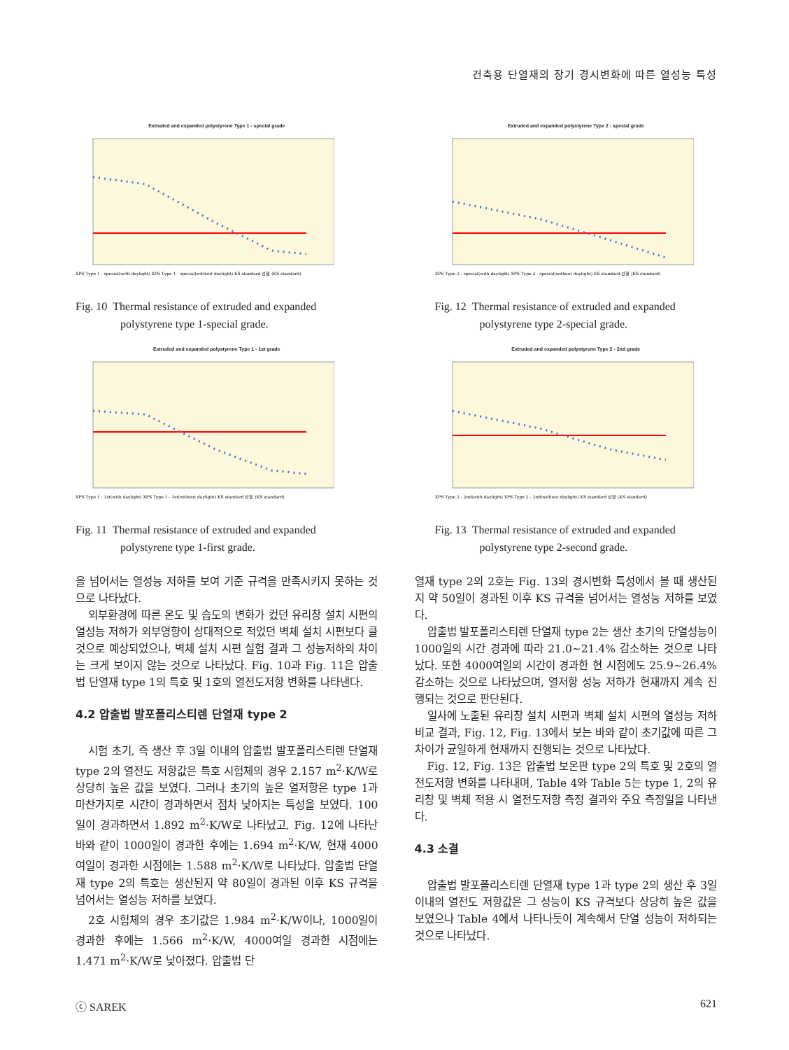건축용 단열재의 장기 경시변화에 따른 열성능 특성
Extruded and expanded polystyrene Type 1 - special grade
XPS Type 1 - special(with daylight) XPS Type 1 - special(without daylight) KS standard 선형 (KS standard)
Fig. 10 Thermal resistance of extruded and expanded
polystyrene type 1-special grade.
Extruded and expanded polystyrene Type 2 - special grade
XPS Type 2 - special(with daylight) XPS Type 2 - special(without daylight) KS standard 선형 (KS standard)
Fig. 12 Thermal resistance of extruded and expanded
polystyrene type 2-special grade.
Extruded and expanded polystyrene Type 1 - 1st grade
XPS Type 1 - 1st(with daylight) XPS Type 1 - 1st(without daylight) KS standard 선형 (KS standard)
Fig. 11 Thermal resistance of extruded and expanded
polystyrene type 1-first grade.
Extruded and expanded polystyrene Type 2 - 2nd grade
XPS Type 2 - 2nd(with daylight) XPS Type 2 - 2nd(without daylight) KS standard 선형 (KS standard)
Fig. 13 Thermal resistance of extruded and expanded
polystyrene type 2-second grade.
을 넘어서는 열성능 저하를 보여 기준 규격을 만족시키지 못하는 것으로 나타났다.
외부환경에 따른 온도 및 습도의 변화가 컸던 유리창 설치 시편의 열성능 저하가 외부영향이 상대적으로 적었던 벽체 설치 시편보다 클 것으로 예상되었으나, 벽체 설치 시편 실험 결과 그 성능저하의 차이는 크게 보이지 않는 것으로 나타났다. Fig. 10과 Fig. 11은 압출법 단열재 type 1의 특호 및 1호의 열전도저항 변화를 나타낸다.
4.2 압출법 발포폴리스티렌 단열재 type 2
시험 초기, 즉 생산 후 3일 이내의 압출법 발포폴리스티렌 단열재 type 2의 열전도 저항값은 특호 시험체의 경우 2.157 m<sup>2</sup>·K/W로 상당히 높은 값을 보였다. 그러나 초기의 높은 열저항은 type 1과 마찬가지로 시간이 경과하면서 점차 낮아지는 특성을 보였다. 100일이 경과하면서 1.892 m<sup>2</sup>·K/W로 나타났고, Fig. 12에 나타난 바와 같이 1000일이 경과한 후에는 1.694 m<sup>2</sup>·K/W, 현재 4000여일이 경과한 시점에는 1.588 m<sup>2</sup>·K/W로 나타났다. 압출법 단열재 type 2의 특호는 생산된지 약 80일이 경과된 이후 KS 규격을 넘어서는 열성능 저하를 보였다.
2호 시험체의 경우 초기값은 1.984 m<sup>2</sup>·K/W이나, 1000일이 경과한 후에는 1.566 m<sup>2</sup>·K/W, 4000여일 경과한 시점에는 1.471 m<sup>2</sup>·K/W로 낮아졌다. 압출법 단
열재 type 2의 2호는 Fig. 13의 경시변화 특성에서 볼 때 생산된지 약 50일이 경과된 이후 KS 규격을 넘어서는 열성능 저하를 보였다.
압출법 발포폴리스티렌 단열재 type 2는 생산 초기의 단열성능이 1000일의 시간 경과에 따라 21.0~21.4% 감소하는 것으로 나타났다. 또한 4000여일의 시간이 경과한 현 시점에도 25.9~26.4% 감소하는 것으로 나타났으며, 열저항 성능 저하가 현재까지 계속 진행되는 것으로 판단된다.
일사에 노출된 유리창 설치 시편과 벽체 설치 시편의 열성능 저하 비교 결과, Fig. 12, Fig. 13에서 보는 바와 같이 초기값에 따른 그 차이가 균일하게 현재까지 진행되는 것으로 나타났다.
Fig. 12, Fig. 13은 압출법 보온판 type 2의 특호 및 2호의 열전도저항 변화를 나타내며, Table 4와 Table 5는 type 1, 2의 유리창 및 벽체 적용 시 열전도저항 측정 결과와 주요 측정일을 나타낸다.
4.3 소결
압출법 발포폴리스티렌 단열재 type 1과 type 2의 생산 후 3일 이내의 열전도 저항값은 그 성능이 KS 규격보다 상당히 높은 값을 보였으나 Table 4에서 나타나듯이 계속해서 단열 성능이 저하되는 것으로 나타났다.
ⓒ SAREK 621